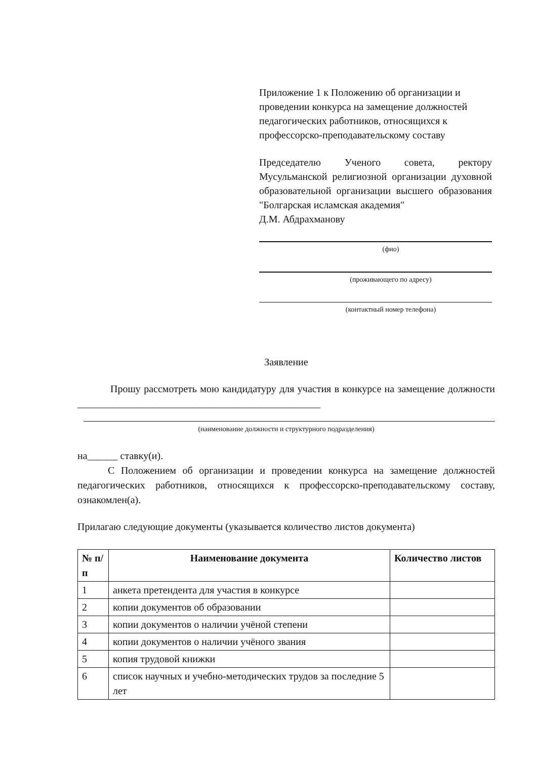Приложение 1 к Положению об организации и проведении конкурса на замещение должностей педагогических работников, относящихся к профессорско-преподавательскому составу
Председателю Ученого совета, ректору Мусульманской религиозной организации духовной образовательной организации высшего образования "Болгарская исламская академия"
Д.М. Абдрахманову
(фио)
(проживающего по адресу)
(контактный номер телефона)
Заявление
Прошу рассмотреть мою кандидатуру для участия в конкурсе на замещение должности ________________________________________________
(наименование должности и структурного подразделения)
на______ ставку(и).
С Положением об организации и проведении конкурса на замещение должностей педагогических работников, относящихся к профессорско-преподавательскому составу, ознакомлен(а).
Прилагаю следующие документы (указывается количество листов документа)
| № п/п | Наименование документа | Количество листов |
| --- | --- | --- |
| 1 | анкета претендента для участия в конкурсе | |
| 2 | копии документов об образовании | |
| 3 | копии документов о наличии учёной степени | |
| 4 | копии документов о наличии учёного звания | |
| 5 | копия трудовой книжки | |
| 6 | список научных и учебно-методических трудов за последние 5 лет | |